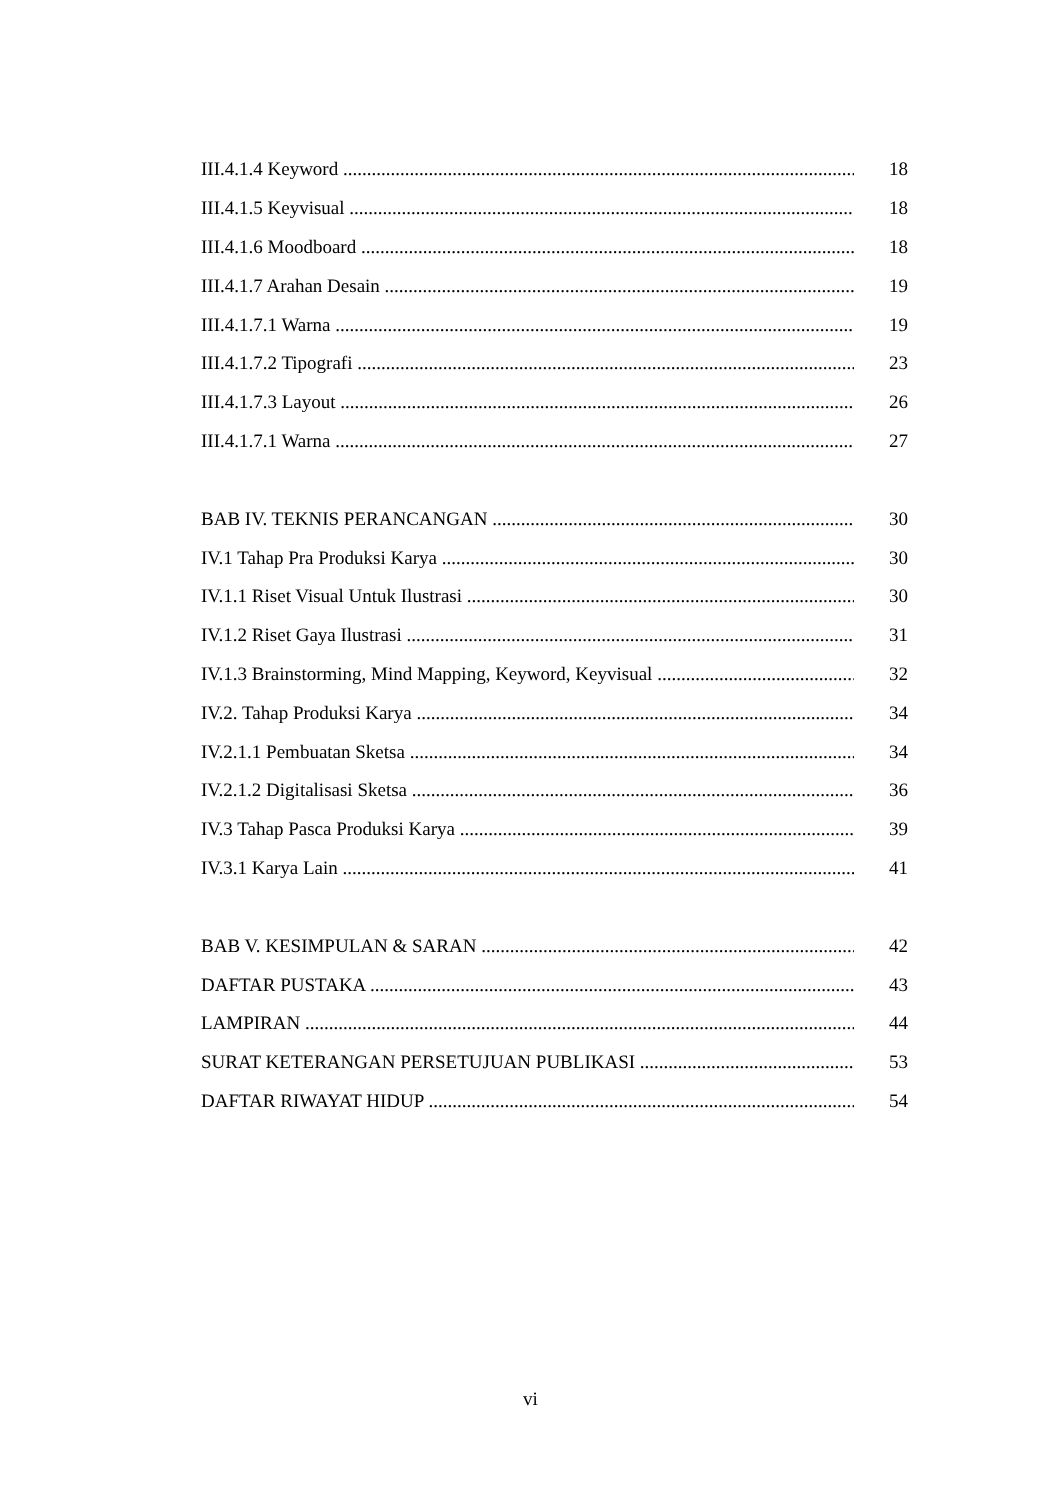III.4.1.4 Keyword 18
III.4.1.5 Keyvisual 18
III.4.1.6 Moodboard 18
III.4.1.7 Arahan Desain 19
III.4.1.7.1 Warna 19
III.4.1.7.2 Tipografi 23
III.4.1.7.3 Layout 26
III.4.1.7.1 Warna 27
BAB IV. TEKNIS PERANCANGAN 30
IV.1 Tahap Pra Produksi Karya 30
IV.1.1 Riset Visual Untuk Ilustrasi 30
IV.1.2 Riset Gaya Ilustrasi 31
IV.1.3 Brainstorming, Mind Mapping, Keyword, Keyvisual 32
IV.2. Tahap Produksi Karya 34
IV.2.1.1 Pembuatan Sketsa 34
IV.2.1.2 Digitalisasi Sketsa 36
IV.3 Tahap Pasca Produksi Karya 39
IV.3.1 Karya Lain 41
BAB V. KESIMPULAN & SARAN 42
DAFTAR PUSTAKA 43
LAMPIRAN 44
SURAT KETERANGAN PERSETUJUAN PUBLIKASI 53
DAFTAR RIWAYAT HIDUP 54
vi